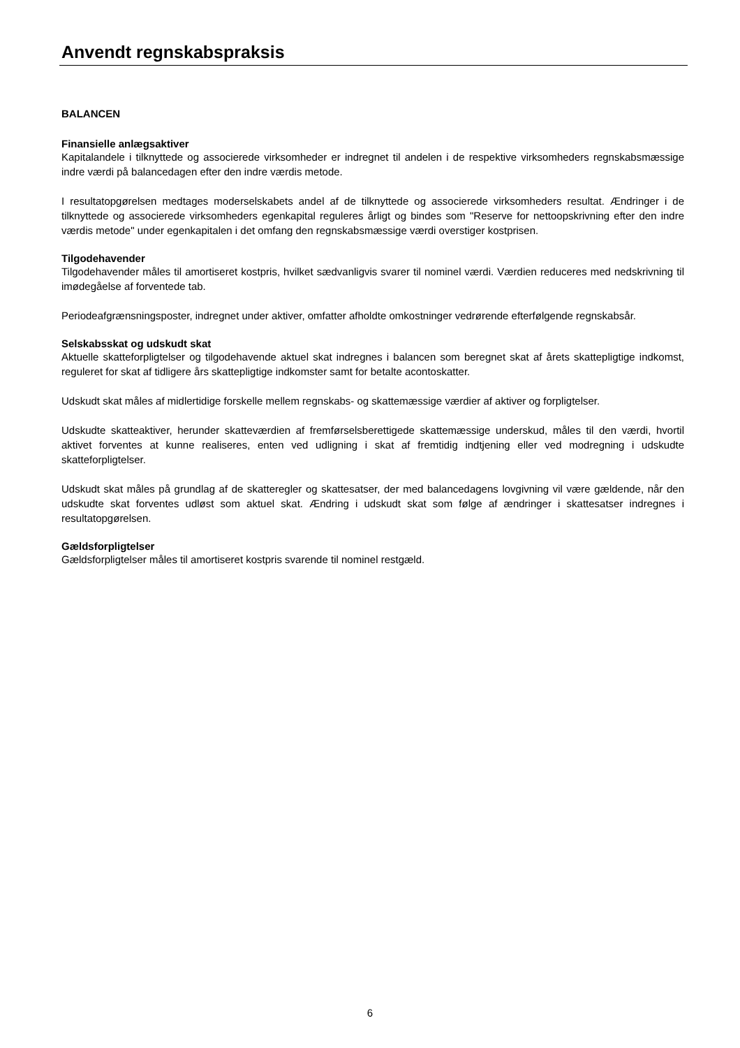Anvendt regnskabspraksis
BALANCEN
Finansielle anlægsaktiver
Kapitalandele i tilknyttede og associerede virksomheder er indregnet til andelen i de respektive virksomheders regnskabsmæssige indre værdi på balancedagen efter den indre værdis metode.
I resultatopgørelsen medtages moderselskabets andel af de tilknyttede og associerede virksomheders resultat. Ændringer i de tilknyttede og associerede virksomheders egenkapital reguleres årligt og bindes som "Reserve for nettoopskrivning efter den indre værdis metode" under egenkapitalen i det omfang den regnskabsmæssige værdi overstiger kostprisen.
Tilgodehavender
Tilgodehavender måles til amortiseret kostpris, hvilket sædvanligvis svarer til nominel værdi. Værdien reduceres med nedskrivning til imødegåelse af forventede tab.
Periodeafgrænsningsposter, indregnet under aktiver, omfatter afholdte omkostninger vedrørende efterfølgende regnskabsår.
Selskabsskat og udskudt skat
Aktuelle skatteforpligtelser og tilgodehavende aktuel skat indregnes i balancen som beregnet skat af årets skattepligtige indkomst, reguleret for skat af tidligere års skattepligtige indkomster samt for betalte acontoskatter.
Udskudt skat måles af midlertidige forskelle mellem regnskabs- og skattemæssige værdier af aktiver og forpligtelser.
Udskudte skatteaktiver, herunder skatteværdien af fremførselsberettigede skattemæssige underskud, måles til den værdi, hvortil aktivet forventes at kunne realiseres, enten ved udligning i skat af fremtidig indtjening eller ved modregning i udskudte skatteforpligtelser.
Udskudt skat måles på grundlag af de skatteregler og skattesatser, der med balancedagens lovgivning vil være gældende, når den udskudte skat forventes udløst som aktuel skat. Ændring i udskudt skat som følge af ændringer i skattesatser indregnes i resultatopgørelsen.
Gældsforpligtelser
Gældsforpligtelser måles til amortiseret kostpris svarende til nominel restgæld.
6